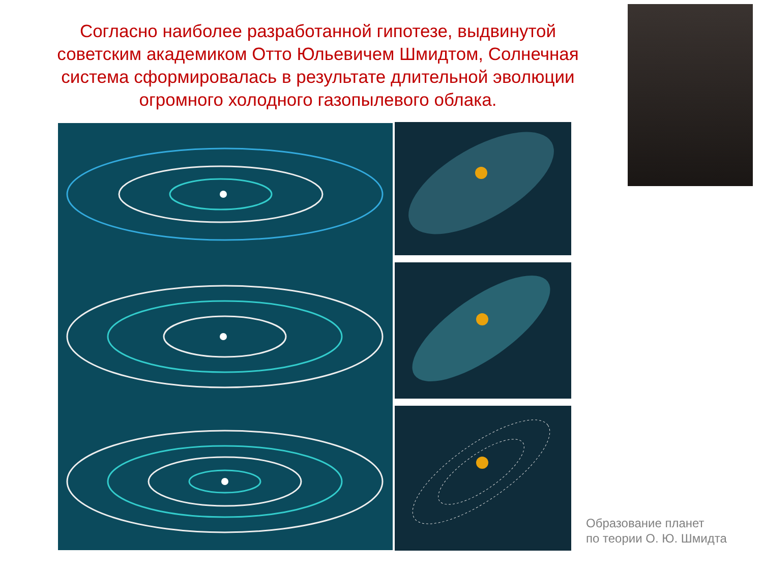Согласно наиболее разработанной гипотезе, выдвинутой советским академиком Отто Юльевичем Шмидтом, Солнечная система сформировалась в результате длительной эволюции огромного холодного газопылевого облака.
Образование планет
по теории О. Ю. Шмидта